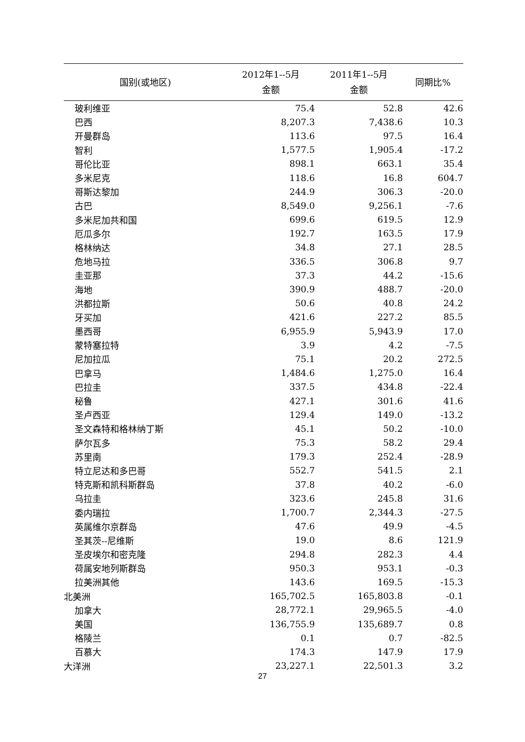| 国别(或地区) | 2012年1--5月 金额 | 2011年1--5月 金额 | 同期比% |
| --- | --- | --- | --- |
| 玻利维亚 | 75.4 | 52.8 | 42.6 |
| 巴西 | 8,207.3 | 7,438.6 | 10.3 |
| 开曼群岛 | 113.6 | 97.5 | 16.4 |
| 智利 | 1,577.5 | 1,905.4 | -17.2 |
| 哥伦比亚 | 898.1 | 663.1 | 35.4 |
| 多米尼克 | 118.6 | 16.8 | 604.7 |
| 哥斯达黎加 | 244.9 | 306.3 | -20.0 |
| 古巴 | 8,549.0 | 9,256.1 | -7.6 |
| 多米尼加共和国 | 699.6 | 619.5 | 12.9 |
| 厄瓜多尔 | 192.7 | 163.5 | 17.9 |
| 格林纳达 | 34.8 | 27.1 | 28.5 |
| 危地马拉 | 336.5 | 306.8 | 9.7 |
| 圭亚那 | 37.3 | 44.2 | -15.6 |
| 海地 | 390.9 | 488.7 | -20.0 |
| 洪都拉斯 | 50.6 | 40.8 | 24.2 |
| 牙买加 | 421.6 | 227.2 | 85.5 |
| 墨西哥 | 6,955.9 | 5,943.9 | 17.0 |
| 蒙特塞拉特 | 3.9 | 4.2 | -7.5 |
| 尼加拉瓜 | 75.1 | 20.2 | 272.5 |
| 巴拿马 | 1,484.6 | 1,275.0 | 16.4 |
| 巴拉圭 | 337.5 | 434.8 | -22.4 |
| 秘鲁 | 427.1 | 301.6 | 41.6 |
| 圣卢西亚 | 129.4 | 149.0 | -13.2 |
| 圣文森特和格林纳丁斯 | 45.1 | 50.2 | -10.0 |
| 萨尔瓦多 | 75.3 | 58.2 | 29.4 |
| 苏里南 | 179.3 | 252.4 | -28.9 |
| 特立尼达和多巴哥 | 552.7 | 541.5 | 2.1 |
| 特克斯和凯科斯群岛 | 37.8 | 40.2 | -6.0 |
| 乌拉圭 | 323.6 | 245.8 | 31.6 |
| 委内瑞拉 | 1,700.7 | 2,344.3 | -27.5 |
| 英属维尔京群岛 | 47.6 | 49.9 | -4.5 |
| 圣其茨--尼维斯 | 19.0 | 8.6 | 121.9 |
| 圣皮埃尔和密克隆 | 294.8 | 282.3 | 4.4 |
| 荷属安地列斯群岛 | 950.3 | 953.1 | -0.3 |
| 拉美洲其他 | 143.6 | 169.5 | -15.3 |
| 北美洲 | 165,702.5 | 165,803.8 | -0.1 |
| 加拿大 | 28,772.1 | 29,965.5 | -4.0 |
| 美国 | 136,755.9 | 135,689.7 | 0.8 |
| 格陵兰 | 0.1 | 0.7 | -82.5 |
| 百慕大 | 174.3 | 147.9 | 17.9 |
| 大洋洲 | 23,227.1 | 22,501.3 | 3.2 |
27